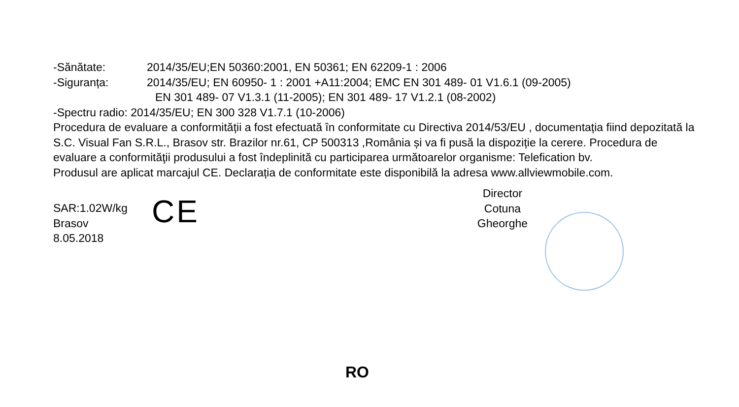-Sănătate: 2014/35/EU;EN 50360:2001, EN 50361; EN 62209-1 : 2006
-Siguranța: 2014/35/EU; EN 60950- 1 : 2001 +A11:2004; EMC EN 301 489- 01 V1.6.1 (09-2005)
EN 301 489- 07 V1.3.1 (11-2005); EN 301 489- 17 V1.2.1 (08-2002)
-Spectru radio: 2014/35/EU; EN 300 328 V1.7.1 (10-2006)
Procedura de evaluare a conformității a fost efectuată în conformitate cu Directiva 2014/53/EU , documentația fiind depozitată la S.C. Visual Fan S.R.L., Brasov str. Brazilor nr.61, CP 500313 ,România și va fi pusă la dispoziție la cerere. Procedura de evaluare a conformităţii produsului a fost îndeplinită cu participarea următoarelor organisme: Telefication bv.
Produsul are aplicat marcajul CE. Declarația de conformitate este disponibilă la adresa www.allviewmobile.com.
SAR:1.02W/kg
Brasov
8.05.2018
CE
Director
Cotuna Gheorghe
RO